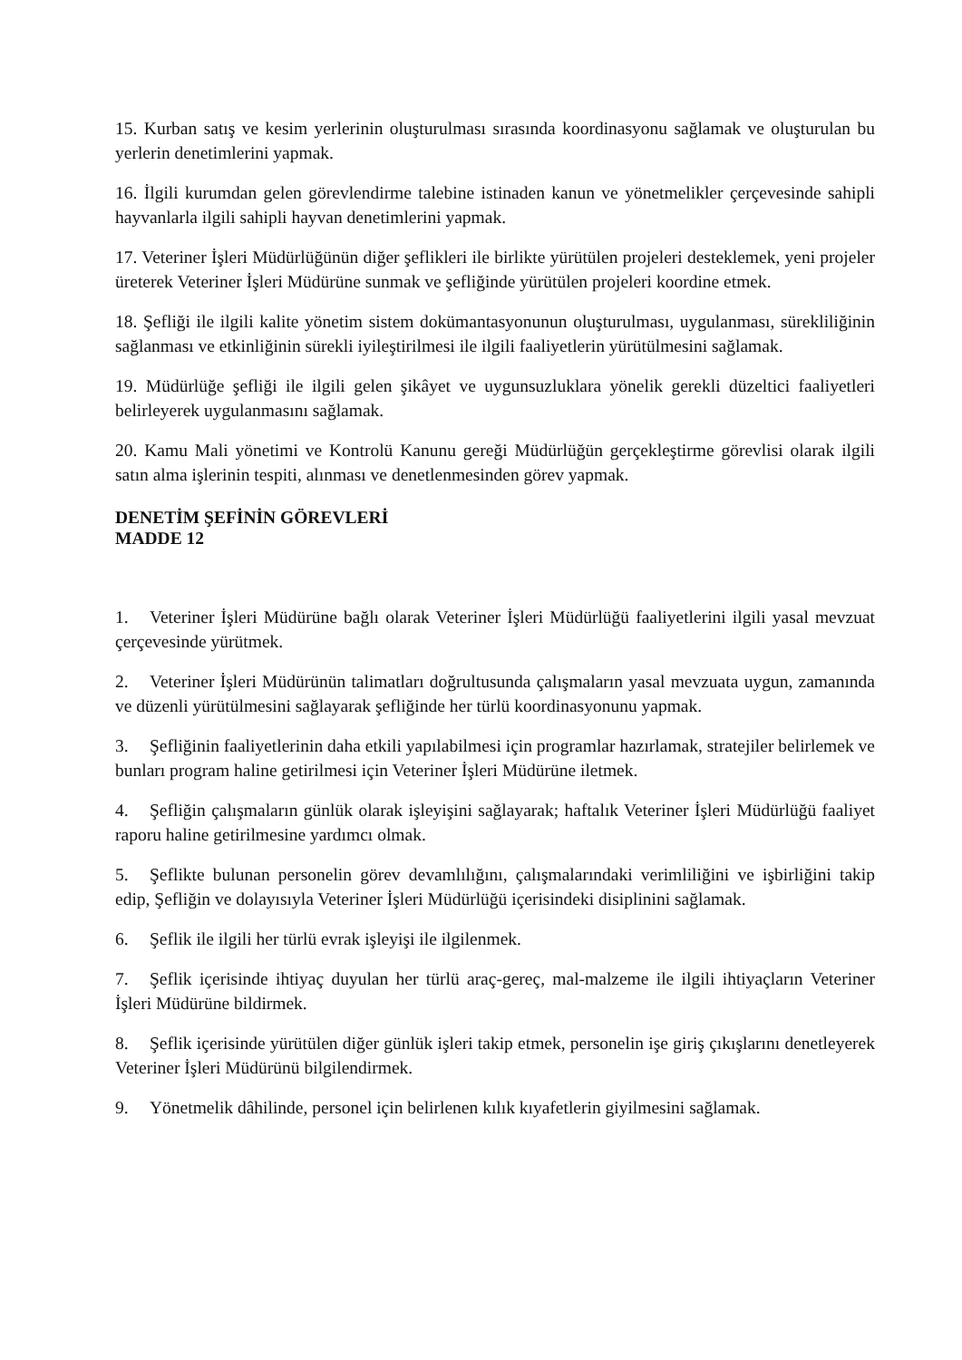15. Kurban satış ve kesim yerlerinin oluşturulması sırasında koordinasyonu sağlamak ve oluşturulan bu yerlerin denetimlerini yapmak.
16. İlgili kurumdan gelen görevlendirme talebine istinaden kanun ve yönetmelikler çerçevesinde sahipli hayvanlarla ilgili sahipli hayvan denetimlerini yapmak.
17. Veteriner İşleri Müdürlüğünün diğer şeflikleri ile birlikte yürütülen projeleri desteklemek, yeni projeler üreterek Veteriner İşleri Müdürüne sunmak ve şefliğinde yürütülen projeleri koordine etmek.
18. Şefliği ile ilgili kalite yönetim sistem dokümantasyonunun oluşturulması, uygulanması, sürekliliğinin sağlanması ve etkinliğinin sürekli iyileştirilmesi ile ilgili faaliyetlerin yürütülmesini sağlamak.
19. Müdürlüğe şefliği ile ilgili gelen şikâyet ve uygunsuzluklara yönelik gerekli düzeltici faaliyetleri belirleyerek uygulanmasını sağlamak.
20. Kamu Mali yönetimi ve Kontrolü Kanunu gereği Müdürlüğün gerçekleştirme görevlisi olarak ilgili satın alma işlerinin tespiti, alınması ve denetlenmesinden görev yapmak.
DENETİM ŞEFİNİN GÖREVLERİ
MADDE 12
1. Veteriner İşleri Müdürüne bağlı olarak Veteriner İşleri Müdürlüğü faaliyetlerini ilgili yasal mevzuat çerçevesinde yürütmek.
2. Veteriner İşleri Müdürünün talimatları doğrultusunda çalışmaların yasal mevzuata uygun, zamanında ve düzenli yürütülmesini sağlayarak şefliğinde her türlü koordinasyonunu yapmak.
3. Şefliğinin faaliyetlerinin daha etkili yapılabilmesi için programlar hazırlamak, stratejiler belirlemek ve bunları program haline getirilmesi için Veteriner İşleri Müdürüne iletmek.
4. Şefliğin çalışmaların günlük olarak işleyişini sağlayarak; haftalık Veteriner İşleri Müdürlüğü faaliyet raporu haline getirilmesine yardımcı olmak.
5. Şeflikte bulunan personelin görev devamlılığını, çalışmalarındaki verimliliğini ve işbirliğini takip edip, Şefliğin ve dolayısıyla Veteriner İşleri Müdürlüğü içerisindeki disiplinini sağlamak.
6. Şeflik ile ilgili her türlü evrak işleyişi ile ilgilenmek.
7. Şeflik içerisinde ihtiyaç duyulan her türlü araç-gereç, mal-malzeme ile ilgili ihtiyaçların Veteriner İşleri Müdürüne bildirmek.
8. Şeflik içerisinde yürütülen diğer günlük işleri takip etmek, personelin işe giriş çıkışlarını denetleyerek Veteriner İşleri Müdürünü bilgilendirmek.
9. Yönetmelik dâhilinde, personel için belirlenen kılık kıyafetlerin giyilmesini sağlamak.